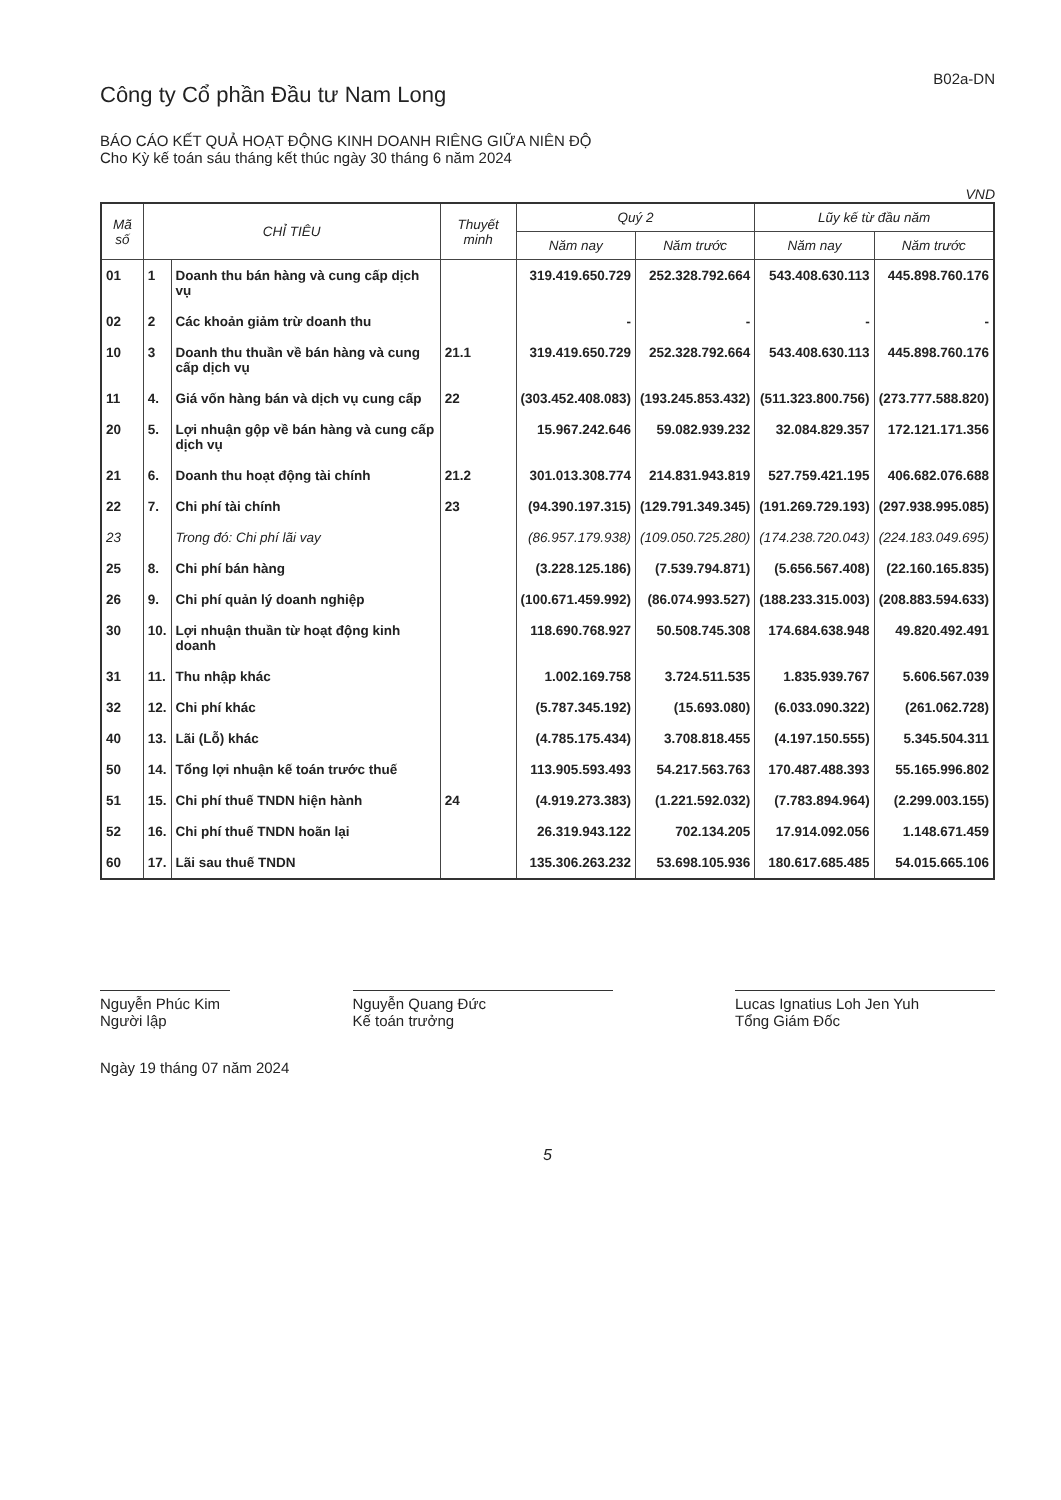Công ty Cổ phần Đầu tư Nam Long
B02a-DN
BÁO CÁO KẾT QUẢ HOẠT ĐỘNG KINH DOANH RIÊNG GIỮA NIÊN ĐỘ
Cho Kỳ kế toán sáu tháng kết thúc ngày 30 tháng 6 năm 2024
VND
| Mã số | CHỈ TIÊU | | Thuyết minh | Quý 2 | | Lũy kế từ đầu năm | |
| --- | --- | --- | --- | --- | --- | --- | --- |
| | | | | Năm nay | Năm trước | Năm nay | Năm trước |
| 01 | 1 | Doanh thu bán hàng và cung cấp dịch vụ | | 319.419.650.729 | 252.328.792.664 | 543.408.630.113 | 445.898.760.176 |
| 02 | 2 | Các khoản giảm trừ doanh thu | | - | - | - | - |
| 10 | 3 | Doanh thu thuần về bán hàng và cung cấp dịch vụ | 21.1 | 319.419.650.729 | 252.328.792.664 | 543.408.630.113 | 445.898.760.176 |
| 11 | 4. | Giá vốn hàng bán và dịch vụ cung cấp | 22 | (303.452.408.083) | (193.245.853.432) | (511.323.800.756) | (273.777.588.820) |
| 20 | 5. | Lợi nhuận gộp về bán hàng và cung cấp dịch vụ | | 15.967.242.646 | 59.082.939.232 | 32.084.829.357 | 172.121.171.356 |
| 21 | 6. | Doanh thu hoạt động tài chính | 21.2 | 301.013.308.774 | 214.831.943.819 | 527.759.421.195 | 406.682.076.688 |
| 22 | 7. | Chi phí tài chính | 23 | (94.390.197.315) | (129.791.349.345) | (191.269.729.193) | (297.938.995.085) |
| 23 | | Trong đó: Chi phí lãi vay | | (86.957.179.938) | (109.050.725.280) | (174.238.720.043) | (224.183.049.695) |
| 25 | 8. | Chi phí bán hàng | | (3.228.125.186) | (7.539.794.871) | (5.656.567.408) | (22.160.165.835) |
| 26 | 9. | Chi phí quản lý doanh nghiệp | | (100.671.459.992) | (86.074.993.527) | (188.233.315.003) | (208.883.594.633) |
| 30 | 10. | Lợi nhuận thuần từ hoạt động kinh doanh | | 118.690.768.927 | 50.508.745.308 | 174.684.638.948 | 49.820.492.491 |
| 31 | 11. | Thu nhập khác | | 1.002.169.758 | 3.724.511.535 | 1.835.939.767 | 5.606.567.039 |
| 32 | 12. | Chi phí khác | | (5.787.345.192) | (15.693.080) | (6.033.090.322) | (261.062.728) |
| 40 | 13. | Lãi (Lỗ) khác | | (4.785.175.434) | 3.708.818.455 | (4.197.150.555) | 5.345.504.311 |
| 50 | 14. | Tổng lợi nhuận kế toán trước thuế | | 113.905.593.493 | 54.217.563.763 | 170.487.488.393 | 55.165.996.802 |
| 51 | 15. | Chi phí thuế TNDN hiện hành | 24 | (4.919.273.383) | (1.221.592.032) | (7.783.894.964) | (2.299.003.155) |
| 52 | 16. | Chi phí thuế TNDN hoãn lại | | 26.319.943.122 | 702.134.205 | 17.914.092.056 | 1.148.671.459 |
| 60 | 17. | Lãi sau thuế TNDN | | 135.306.263.232 | 53.698.105.936 | 180.617.685.485 | 54.015.665.106 |
Nguyễn Phúc Kim
Người lập
Nguyễn Quang Đức
Kế toán trưởng
Lucas Ignatius Loh Jen Yuh
Tổng Giám Đốc
Ngày 19 tháng 07 năm 2024
5